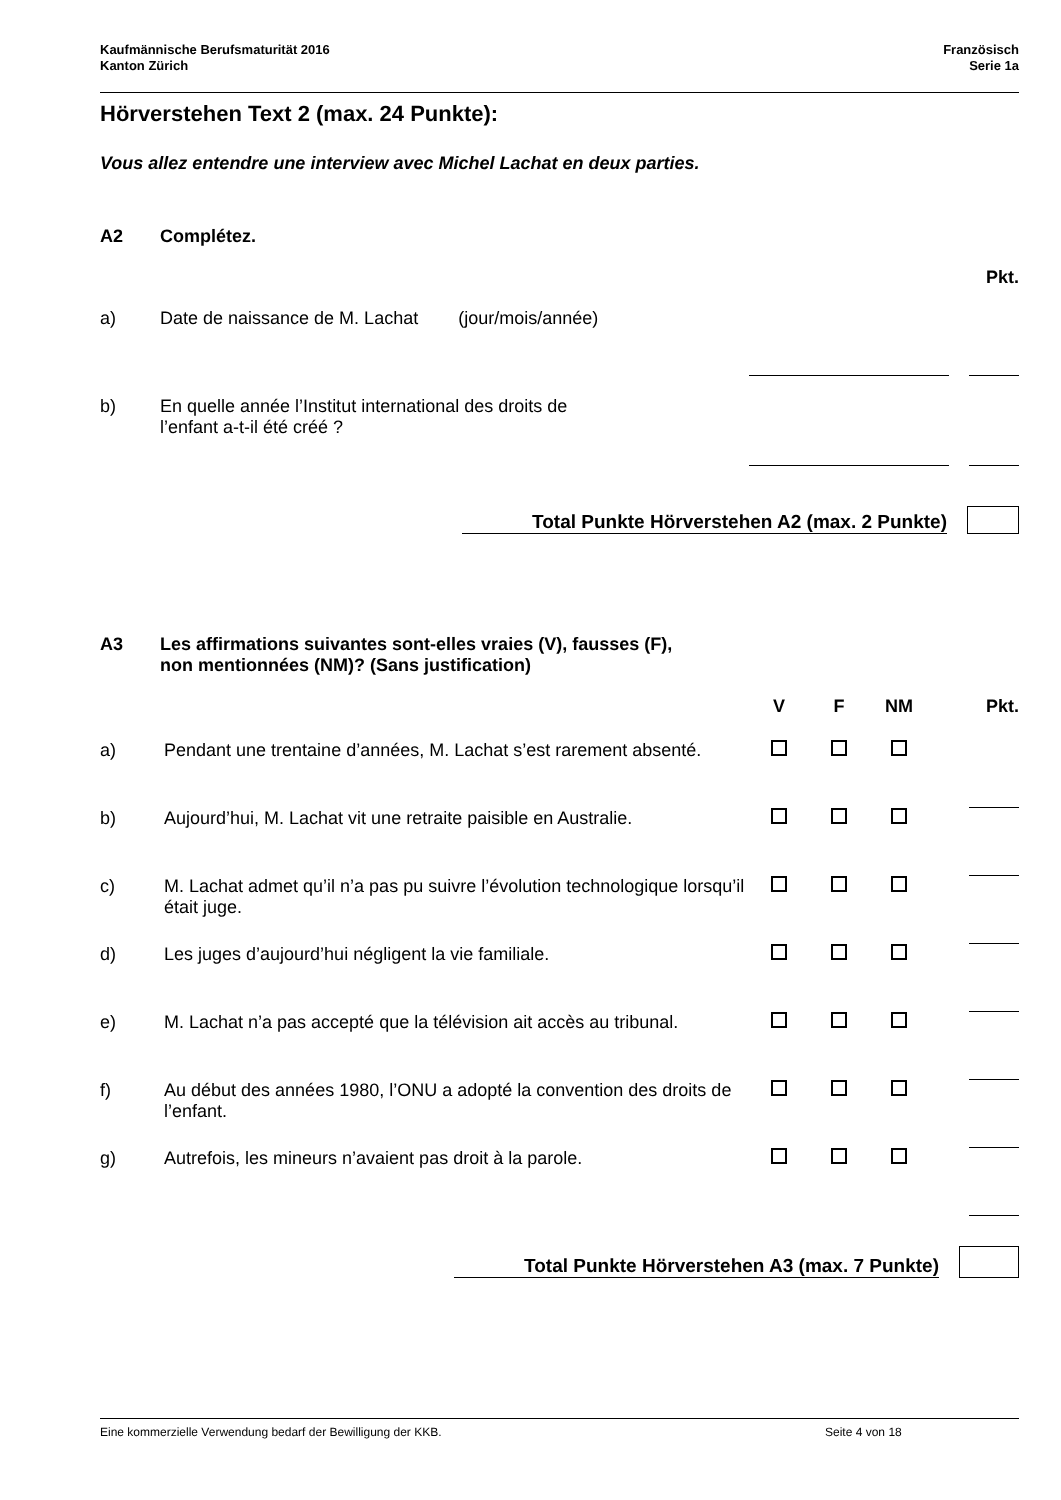Kaufmännische Berufsmaturität 2016
Kanton Zürich
Französisch
Serie 1a
Hörverstehen Text 2 (max. 24 Punkte):
Vous allez entendre une interview avec Michel Lachat en deux parties.
A2 Complétez.
Pkt.
| a) | Date de naissance de M. Lachat (jour/mois/année) | | | |
| b) | En quelle année l’Institut international des droits de l’enfant a-t-il été créé ? | | | |
Total Punkte Hörverstehen A2 (max. 2 Punkte)
A3 Les affirmations suivantes sont-elles vraies (V), fausses (F),
non mentionnées (NM)? (Sans justification)
| | | V | F | NM | Pkt. |
| --- | --- | --- | --- | --- | --- |
| a) | Pendant une trentaine d’années, M. Lachat s’est rarement absenté. | | | | |
| b) | Aujourd’hui, M. Lachat vit une retraite paisible en Australie. | | | | |
| c) | M. Lachat admet qu’il n’a pas pu suivre l’évolution technologique lorsqu’il était juge. | | | | |
| d) | Les juges d’aujourd’hui négligent la vie familiale. | | | | |
| e) | M. Lachat n’a pas accepté que la télévision ait accès au tribunal. | | | | |
| f) | Au début des années 1980, l’ONU a adopté la convention des droits de l’enfant. | | | | |
| g) | Autrefois, les mineurs n’avaient pas droit à la parole. | | | | |
Total Punkte Hörverstehen A3 (max. 7 Punkte)
Eine kommerzielle Verwendung bedarf der Bewilligung der KKB. Seite 4 von 18